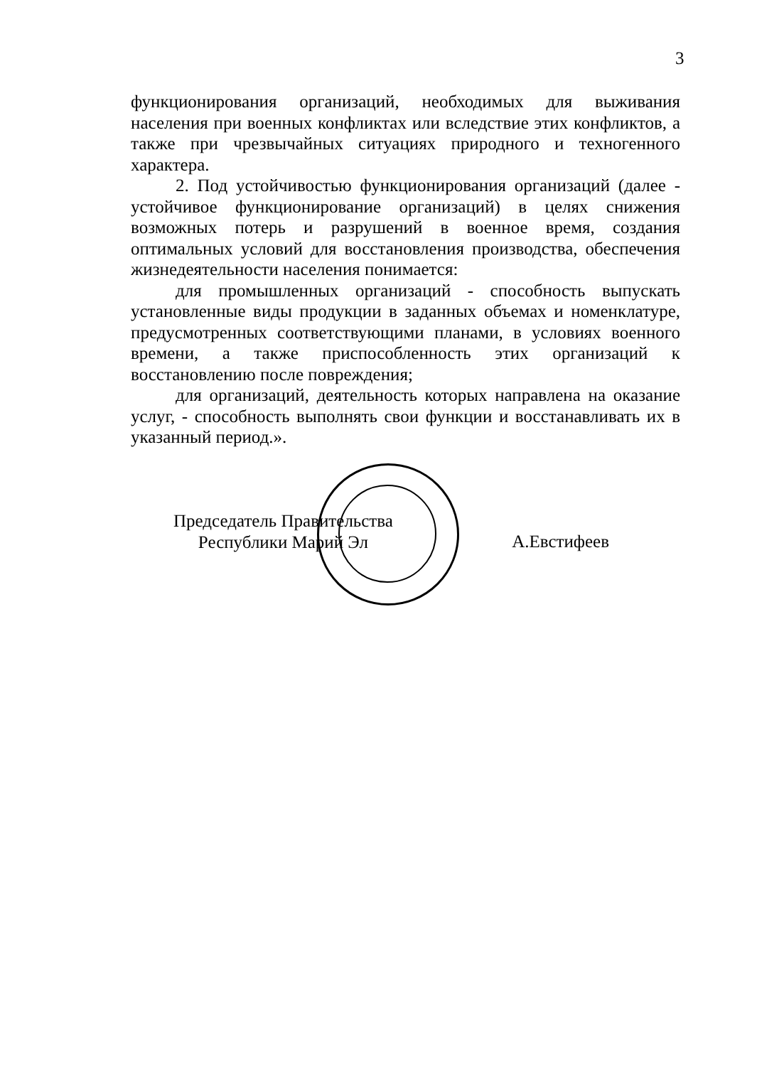3
функционирования организаций, необходимых для выживания населения при военных конфликтах или вследствие этих конфликтов, а также при чрезвычайных ситуациях природного и техногенного характера.
2. Под устойчивостью функционирования организаций (далее - устойчивое функционирование организаций) в целях снижения возможных потерь и разрушений в военное время, создания оптимальных условий для восстановления производства, обеспечения жизнедеятельности населения понимается:
для промышленных организаций - способность выпускать установленные виды продукции в заданных объемах и номенклатуре, предусмотренных соответствующими планами, в условиях военного времени, а также приспособленность этих организаций к восстановлению после повреждения;
для организаций, деятельность которых направлена на оказание услуг, - способность выполнять свои функции и восстанавливать их в указанный период.».
Председатель Правительства
Республики Марий Эл
А.Евстифеев